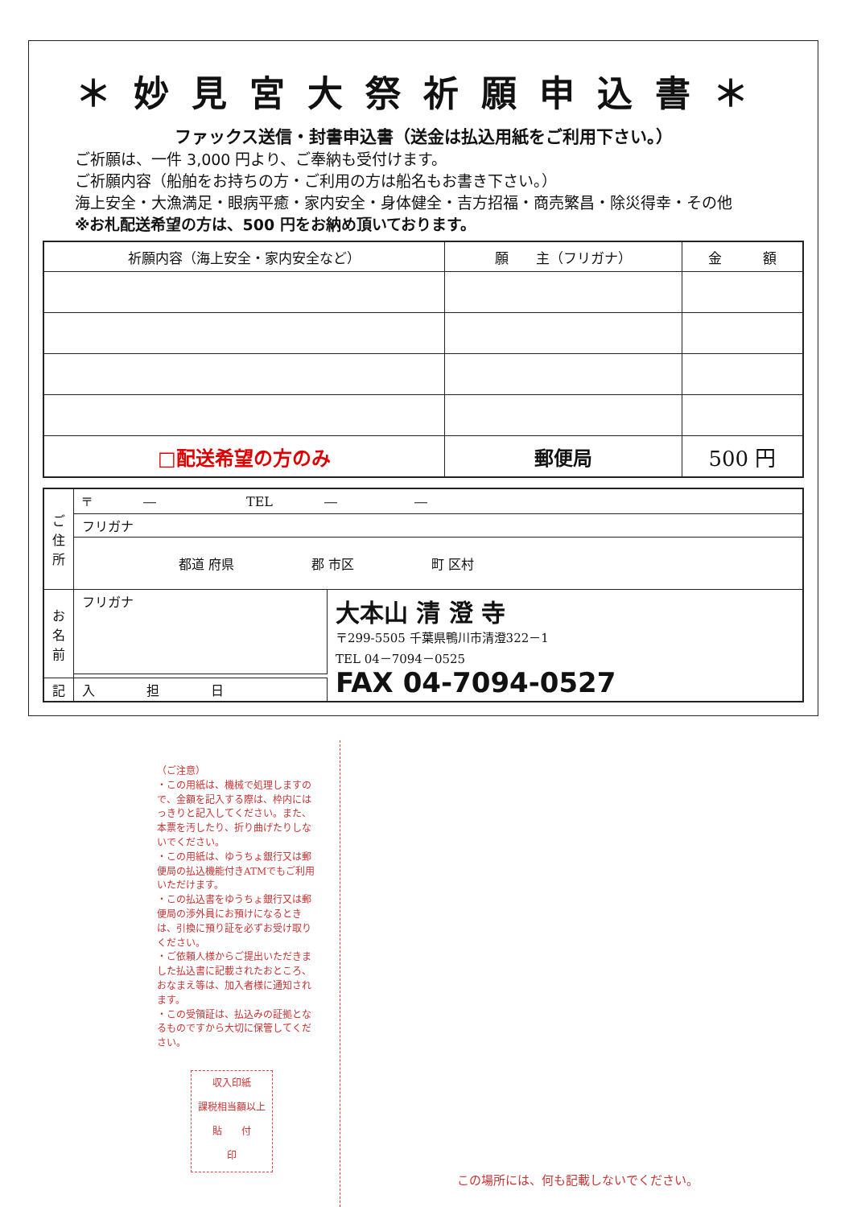＊妙見宮大祭祈願申込書＊
ファックス送信・封書申込書（送金は払込用紙をご利用下さい。）
ご祈願は、一件 3,000 円より、ご奉納も受付けます。
ご祈願内容（船舶をお持ちの方・ご利用の方は船名もお書き下さい。）
海上安全・大漁満足・眼病平癒・家内安全・身体健全・吉方招福・商売繁昌・除災得幸・その他
※お札配送希望の方は、500 円をお納め頂いております。
| 祈願内容（海上安全・家内安全など） | 願 主（フリガナ） | 金 額 |
| --- | --- | --- |
| □配送希望の方のみ | 郵便局 | 500 円 |
| ご 住 所 | 〒 ― TEL ― ― | |
| | フリガナ | |
| | 都道 府県 郡 市区 町 区村 | |
| お 名 前 | フリガナ | 大本山 清 澄 寺 〒299-5505 千葉県鴨川市清澄322－1 TEL 04－7094－0525 FAX 04-7094-0527 |
| 記 | 入 担 日 | |
（ご注意）
・この用紙は、機械で処理しますので、金額を記入する際は、枠内にはっきりと記入してください。また、本票を汚したり、折り曲げたりしないでください。
・この用紙は、ゆうちょ銀行又は郵便局の払込機能付きATMでもご利用いただけます。
・この払込書をゆうちょ銀行又は郵便局の渉外員にお預けになるときは、引換に預り証を必ずお受け取りください。
・ご依頼人様からご提出いただきました払込書に記載されたおところ、おなまえ等は、加入者様に通知されます。
・この受領証は、払込みの証拠となるものですから大切に保管してください。
収入印紙
課税相当額以上
貼　　付
印
この場所には、何も記載しないでください。